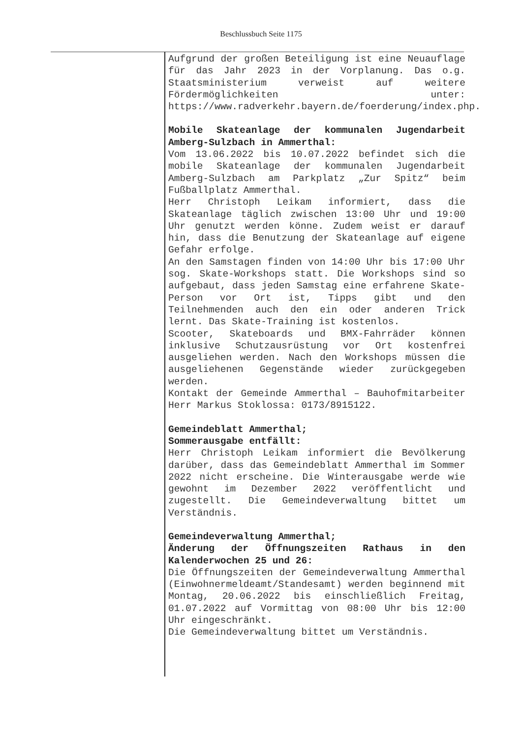Beschlussbuch Seite 1175
Aufgrund der großen Beteiligung ist eine Neuauflage für das Jahr 2023 in der Vorplanung. Das o.g. Staatsministerium verweist auf weitere Fördermöglichkeiten unter: https://www.radverkehr.bayern.de/foerderung/index.php.
Mobile Skateanlage der kommunalen Jugendarbeit Amberg-Sulzbach in Ammerthal:
Vom 13.06.2022 bis 10.07.2022 befindet sich die mobile Skateanlage der kommunalen Jugendarbeit Amberg-Sulzbach am Parkplatz „Zur Spitz“ beim Fußballplatz Ammerthal.
Herr Christoph Leikam informiert, dass die Skateanlage täglich zwischen 13:00 Uhr und 19:00 Uhr genutzt werden könne. Zudem weist er darauf hin, dass die Benutzung der Skateanlage auf eigene Gefahr erfolge.
An den Samstagen finden von 14:00 Uhr bis 17:00 Uhr sog. Skate-Workshops statt. Die Workshops sind so aufgebaut, dass jeden Samstag eine erfahrene Skate-Person vor Ort ist, Tipps gibt und den Teilnehmenden auch den ein oder anderen Trick lernt. Das Skate-Training ist kostenlos.
Scooter, Skateboards und BMX-Fahrräder können inklusive Schutzausrüstung vor Ort kostenfrei ausgeliehen werden. Nach den Workshops müssen die ausgeliehenen Gegenstände wieder zurückgegeben werden.
Kontakt der Gemeinde Ammerthal – Bauhofmitarbeiter Herr Markus Stoklossa: 0173/8915122.
Gemeindeblatt Ammerthal;
Sommerausgabe entfällt:
Herr Christoph Leikam informiert die Bevölkerung darüber, dass das Gemeindeblatt Ammerthal im Sommer 2022 nicht erscheine. Die Winterausgabe werde wie gewohnt im Dezember 2022 veröffentlicht und zugestellt. Die Gemeindeverwaltung bittet um Verständnis.
Gemeindeverwaltung Ammerthal;
Änderung der Öffnungszeiten Rathaus in den Kalenderwochen 25 und 26:
Die Öffnungszeiten der Gemeindeverwaltung Ammerthal (Einwohnermeldeamt/Standesamt) werden beginnend mit Montag, 20.06.2022 bis einschließlich Freitag, 01.07.2022 auf Vormittag von 08:00 Uhr bis 12:00 Uhr eingeschränkt.
Die Gemeindeverwaltung bittet um Verständnis.